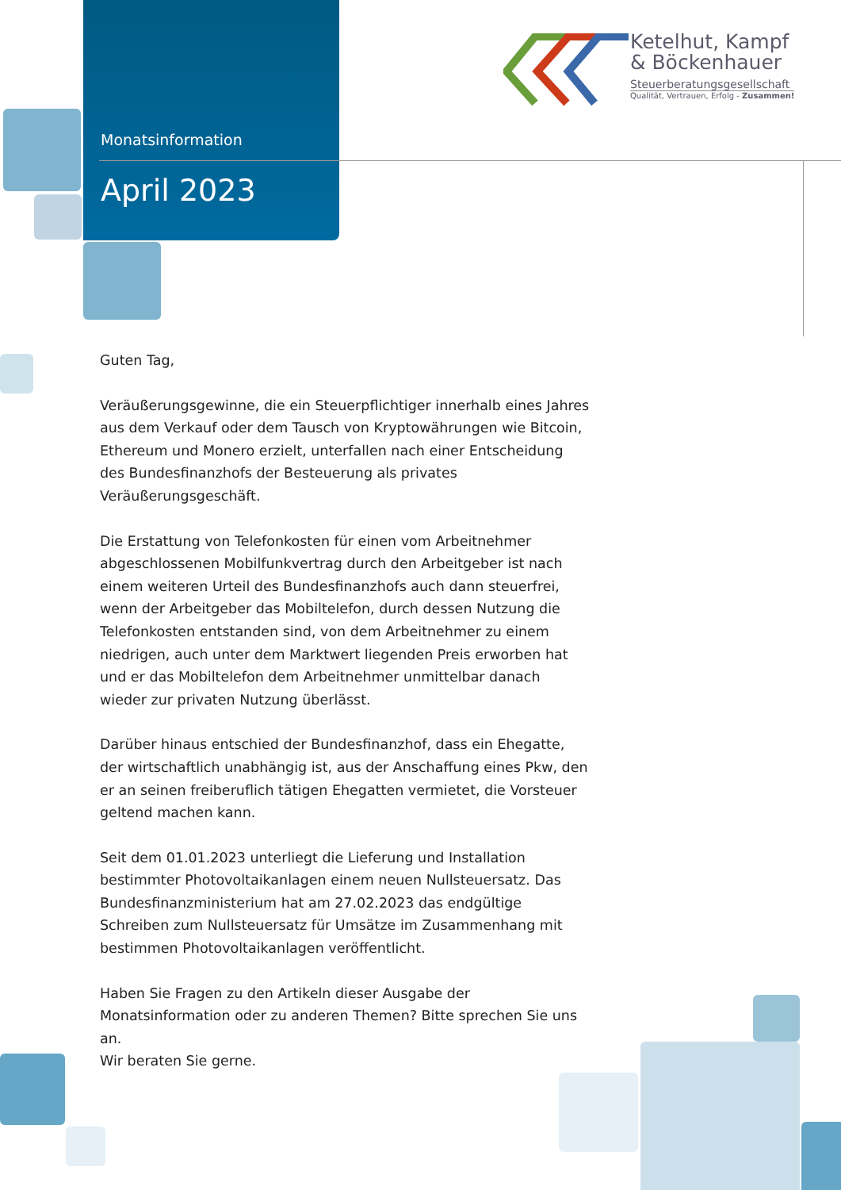Monatsinformation
April 2023
Ketelhut, Kampf
& Böckenhauer
Steuerberatungsgesellschaft
Qualität, Vertrauen, Erfolg - Zusammen!
Guten Tag,
Veräußerungsgewinne, die ein Steuerpflichtiger innerhalb eines Jahres aus dem Verkauf oder dem Tausch von Kryptowährungen wie Bitcoin, Ethereum und Monero erzielt, unterfallen nach einer Entscheidung des Bundesfinanzhofs der Besteuerung als privates Veräußerungsgeschäft.
Die Erstattung von Telefonkosten für einen vom Arbeitnehmer abgeschlossenen Mobilfunkvertrag durch den Arbeitgeber ist nach einem weiteren Urteil des Bundesfinanzhofs auch dann steuerfrei, wenn der Arbeitgeber das Mobiltelefon, durch dessen Nutzung die Telefonkosten entstanden sind, von dem Arbeitnehmer zu einem niedrigen, auch unter dem Marktwert liegenden Preis erworben hat und er das Mobiltelefon dem Arbeitnehmer unmittelbar danach wieder zur privaten Nutzung überlässt.
Darüber hinaus entschied der Bundesfinanzhof, dass ein Ehegatte, der wirtschaftlich unabhängig ist, aus der Anschaffung eines Pkw, den er an seinen freiberuflich tätigen Ehegatten vermietet, die Vorsteuer geltend machen kann.
Seit dem 01.01.2023 unterliegt die Lieferung und Installation bestimmter Photovoltaikanlagen einem neuen Nullsteuersatz. Das Bundesfinanzministerium hat am 27.02.2023 das endgültige Schreiben zum Nullsteuersatz für Umsätze im Zusammenhang mit bestimmen Photovoltaikanlagen veröffentlicht.
Haben Sie Fragen zu den Artikeln dieser Ausgabe der Monatsinformation oder zu anderen Themen? Bitte sprechen Sie uns an.
Wir beraten Sie gerne.